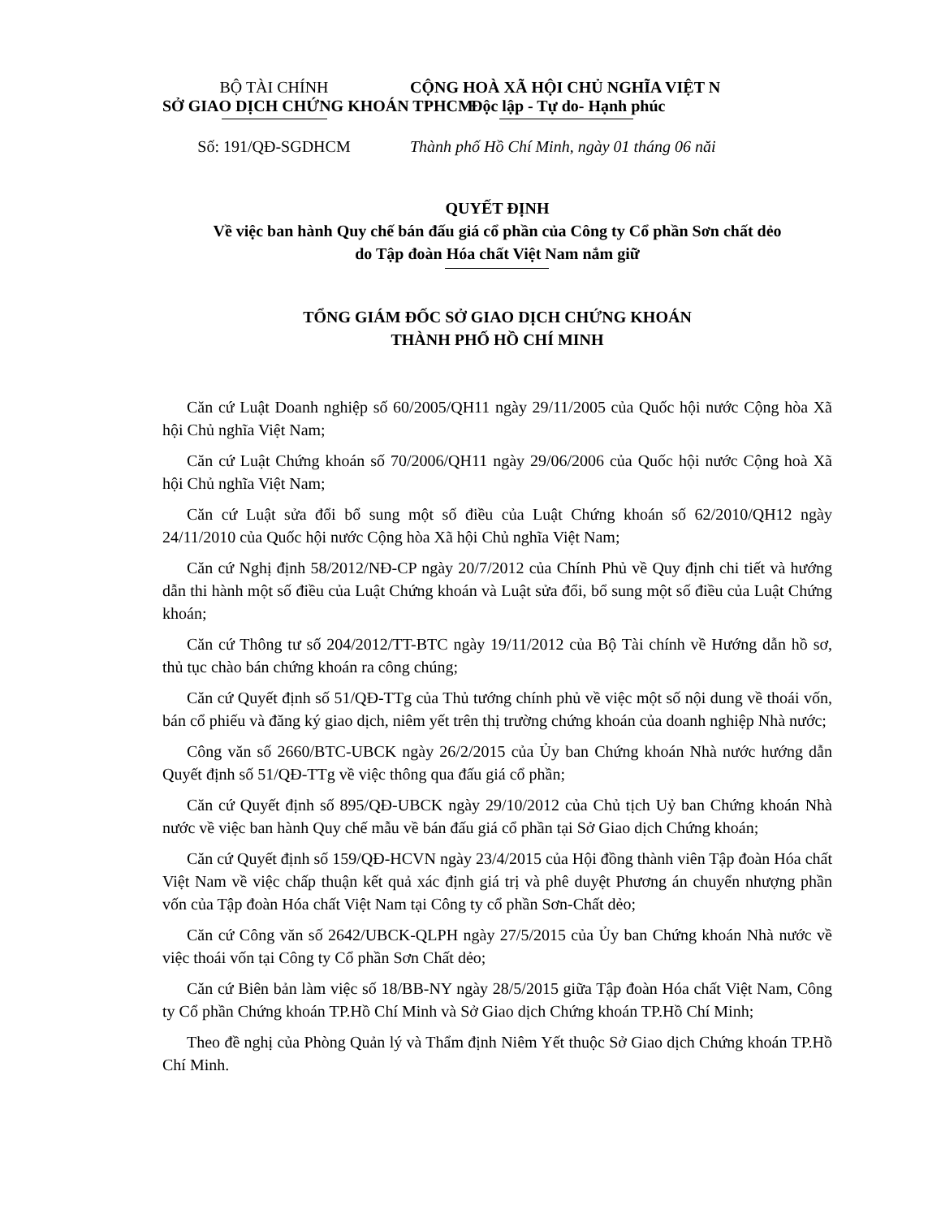BỘ TÀI CHÍNH
SỞ GIAO DỊCH CHỨNG KHOÁN TPHCM
CỘNG HOÀ XÃ HỘI CHỦ NGHĨA VIỆT N
Độc lập - Tự do- Hạnh phúc
Số: 191/QĐ-SGDHCM Thành phố Hồ Chí Minh, ngày 01 tháng 06 năi
QUYẾT ĐỊNH
Về việc ban hành Quy chế bán đấu giá cổ phần của Công ty Cổ phần Sơn chất dẻo
do Tập đoàn Hóa chất Việt Nam nắm giữ
TỔNG GIÁM ĐỐC SỞ GIAO DỊCH CHỨNG KHOÁN
THÀNH PHỐ HỒ CHÍ MINH
Căn cứ Luật Doanh nghiệp số 60/2005/QH11 ngày 29/11/2005 của Quốc hội nước Cộng hòa Xã hội Chủ nghĩa Việt Nam;
Căn cứ Luật Chứng khoán số 70/2006/QH11 ngày 29/06/2006 của Quốc hội nước Cộng hoà Xã hội Chủ nghĩa Việt Nam;
Căn cứ Luật sửa đổi bổ sung một số điều của Luật Chứng khoán số 62/2010/QH12 ngày 24/11/2010 của Quốc hội nước Cộng hòa Xã hội Chủ nghĩa Việt Nam;
Căn cứ Nghị định 58/2012/NĐ-CP ngày 20/7/2012 của Chính Phủ về Quy định chi tiết và hướng dẫn thi hành một số điều của Luật Chứng khoán và Luật sửa đổi, bổ sung một số điều của Luật Chứng khoán;
Căn cứ Thông tư số 204/2012/TT-BTC ngày 19/11/2012 của Bộ Tài chính về Hướng dẫn hồ sơ, thủ tục chào bán chứng khoán ra công chúng;
Căn cứ Quyết định số 51/QĐ-TTg của Thủ tướng chính phủ về việc một số nội dung về thoái vốn, bán cổ phiếu và đăng ký giao dịch, niêm yết trên thị trường chứng khoán của doanh nghiệp Nhà nước;
Công văn số 2660/BTC-UBCK ngày 26/2/2015 của Ủy ban Chứng khoán Nhà nước hướng dẫn Quyết định số 51/QĐ-TTg về việc thông qua đấu giá cổ phần;
Căn cứ Quyết định số 895/QĐ-UBCK ngày 29/10/2012 của Chủ tịch Uỷ ban Chứng khoán Nhà nước về việc ban hành Quy chế mẫu về bán đấu giá cổ phần tại Sở Giao dịch Chứng khoán;
Căn cứ Quyết định số 159/QĐ-HCVN ngày 23/4/2015 của Hội đồng thành viên Tập đoàn Hóa chất Việt Nam về việc chấp thuận kết quả xác định giá trị và phê duyệt Phương án chuyển nhượng phần vốn của Tập đoàn Hóa chất Việt Nam tại Công ty cổ phần Sơn-Chất dẻo;
Căn cứ Công văn số 2642/UBCK-QLPH ngày 27/5/2015 của Ủy ban Chứng khoán Nhà nước về việc thoái vốn tại Công ty Cổ phần Sơn Chất dẻo;
Căn cứ Biên bản làm việc số 18/BB-NY ngày 28/5/2015 giữa Tập đoàn Hóa chất Việt Nam, Công ty Cổ phần Chứng khoán TP.Hồ Chí Minh và Sở Giao dịch Chứng khoán TP.Hồ Chí Minh;
Theo đề nghị của Phòng Quản lý và Thẩm định Niêm Yết thuộc Sở Giao dịch Chứng khoán TP.Hồ Chí Minh.